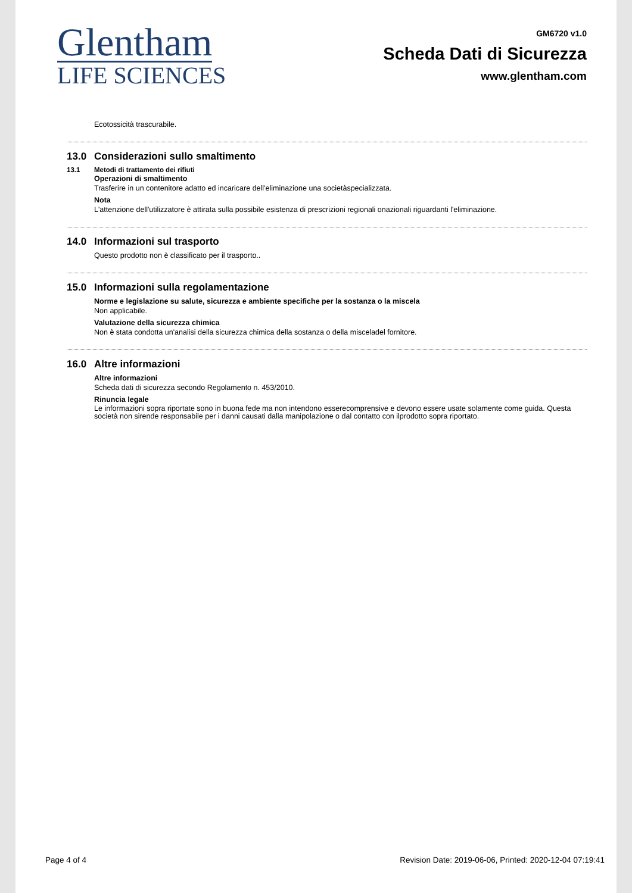Glentham
LIFE SCIENCES
GM6720 v1.0
Scheda Dati di Sicurezza
www.glentham.com
Ecotossicità trascurabile.
13.0 Considerazioni sullo smaltimento
13.1 Metodi di trattamento dei rifiuti
Operazioni di smaltimento
Trasferire in un contenitore adatto ed incaricare dell'eliminazione una societàspecializzata.
Nota
L'attenzione dell'utilizzatore è attirata sulla possibile esistenza di prescrizioni regionali onazionali riguardanti l'eliminazione.
14.0 Informazioni sul trasporto
Questo prodotto non è classificato per il trasporto..
15.0 Informazioni sulla regolamentazione
Norme e legislazione su salute, sicurezza e ambiente specifiche per la sostanza o la miscela
Non applicabile.
Valutazione della sicurezza chimica
Non è stata condotta un'analisi della sicurezza chimica della sostanza o della misceladel fornitore.
16.0 Altre informazioni
Altre informazioni
Scheda dati di sicurezza secondo Regolamento n. 453/2010.
Rinuncia legale
Le informazioni sopra riportate sono in buona fede ma non intendono esserecomprensive e devono essere usate solamente come guida. Questa società non sirende responsabile per i danni causati dalla manipolazione o dal contatto con ilprodotto sopra riportato.
Page 4 of 4 Revision Date: 2019-06-06, Printed: 2020-12-04 07:19:41